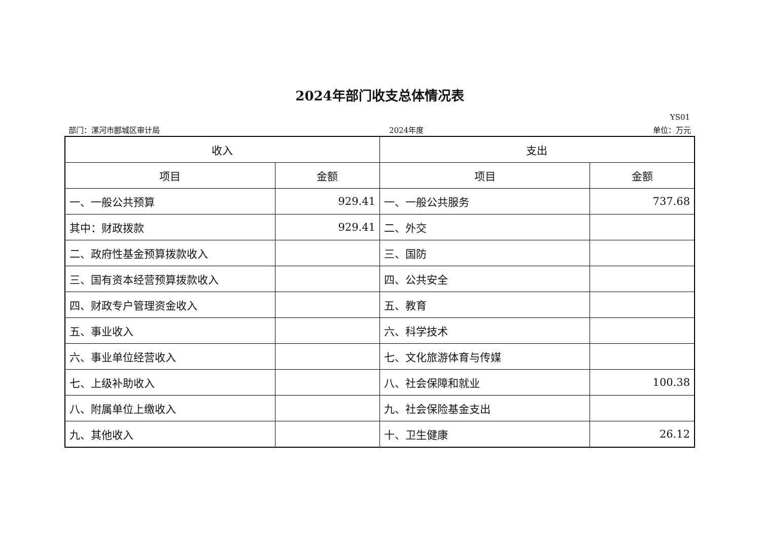2024年部门收支总体情况表
YS01
部门：漯河市郾城区审计局 2024年度 单位：万元
| 收入 | | 支出 | |
| --- | --- | --- | --- |
| 项目 | 金额 | 项目 | 金额 |
| 一、一般公共预算 | 929.41 | 一、一般公共服务 | 737.68 |
| 其中：财政拨款 | 929.41 | 二、外交 | |
| 二、政府性基金预算拨款收入 | | 三、国防 | |
| 三、国有资本经营预算拨款收入 | | 四、公共安全 | |
| 四、财政专户管理资金收入 | | 五、教育 | |
| 五、事业收入 | | 六、科学技术 | |
| 六、事业单位经营收入 | | 七、文化旅游体育与传媒 | |
| 七、上级补助收入 | | 八、社会保障和就业 | 100.38 |
| 八、附属单位上缴收入 | | 九、社会保险基金支出 | |
| 九、其他收入 | | 十、卫生健康 | 26.12 |